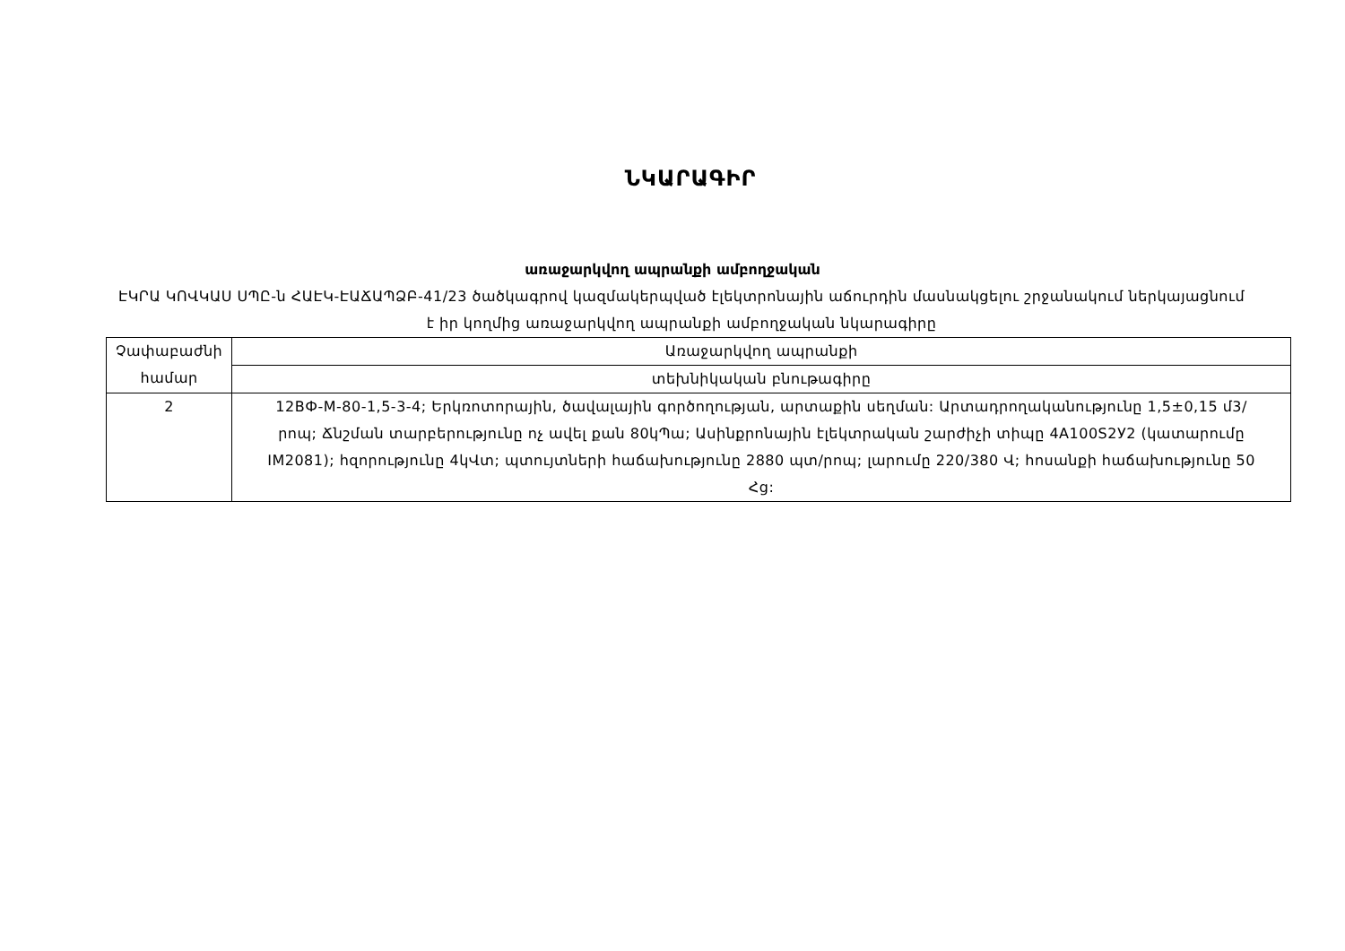ՆԿԱՐԱԳԻՐ
առաջարկվող ապրանքի ամբողջական
ԷԿՐԱ ԿՈՎԿԱՍ ՍՊԸ-ն ՀԱԷԿ-ԷԱՃԱՊՁԲ-41/23 ծածկագրով կազմակերպված էլեկտրոնային աճուրդին մասնակցելու շրջանակում ներկայացնում է իր կողմից առաջարկվող ապրանքի ամբողջական նկարագիրը
| Չափաբաժնի համար | Առաջարկվող ապրանքի |
| | տեխնիկական բնութագիրը |
| 2 | 12ВФ-М-80-1,5-3-4; Երկռոտորային, ծավալային գործողության, արտաքին սեղման: Արտադրողականությունը 1,5±0,15 մ3/րոպ; Ճնշման տարբերությունը ոչ ավել քան 80կՊա; Ասինքրոնային էլեկտրական շարժիչի տիպը 4А100S2У2 (կատարումը IM2081); հզորությունը 4կՎտ; պտույտների հաճախությունը 2880 պտ/րոպ; լարումը 220/380 Վ; հոսանքի հաճախությունը 50 Հց: |